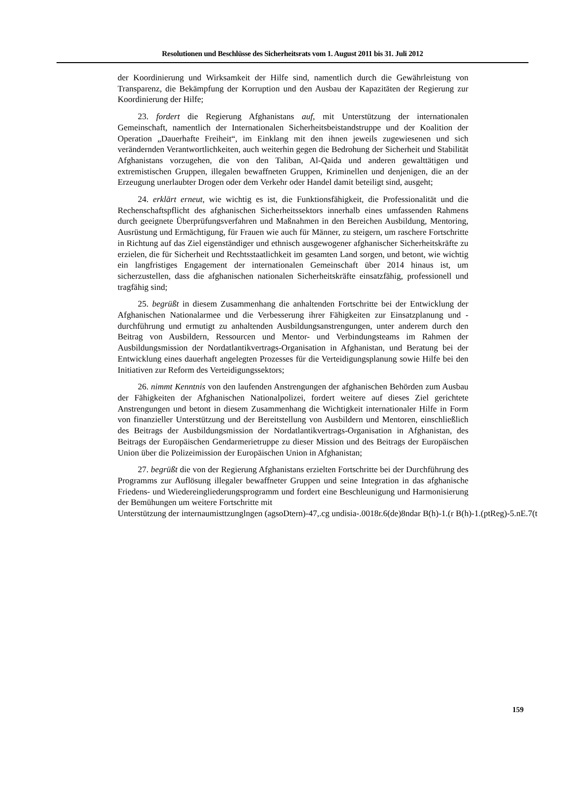Resolutionen und Beschlüsse des Sicherheitsrats vom 1. August 2011 bis 31. Juli 2012
der Koordinierung und Wirksamkeit der Hilfe sind, namentlich durch die Gewährleistung von Transparenz, die Bekämpfung der Korruption und den Ausbau der Kapazitäten der Regierung zur Koordinierung der Hilfe;
23. fordert die Regierung Afghanistans auf, mit Unterstützung der internationalen Gemeinschaft, namentlich der Internationalen Sicherheitsbeistandstruppe und der Koalition der Operation „Dauerhafte Freiheit“, im Einklang mit den ihnen jeweils zugewiesenen und sich verändernden Verantwortlichkeiten, auch weiterhin gegen die Bedrohung der Sicherheit und Stabilität Afghanistans vorzugehen, die von den Taliban, Al-Qaida und anderen gewalttätigen und extremistischen Gruppen, illegalen bewaffneten Gruppen, Kriminellen und denjenigen, die an der Erzeugung unerlaubter Drogen oder dem Verkehr oder Handel damit beteiligt sind, ausgeht;
24. erklärt erneut, wie wichtig es ist, die Funktionsfähigkeit, die Professionalität und die Rechenschaftspflicht des afghanischen Sicherheitssektors innerhalb eines umfassenden Rahmens durch geeignete Überprüfungsverfahren und Maßnahmen in den Bereichen Ausbildung, Mentoring, Ausrüstung und Ermächtigung, für Frauen wie auch für Männer, zu steigern, um raschere Fortschritte in Richtung auf das Ziel eigenständiger und ethnisch ausgewogener afghanischer Sicherheitskräfte zu erzielen, die für Sicherheit und Rechtsstaatlichkeit im gesamten Land sorgen, und betont, wie wichtig ein langfristiges Engagement der internationalen Gemeinschaft über 2014 hinaus ist, um sicherzustellen, dass die afghanischen nationalen Sicherheitskräfte einsatzfähig, professionell und tragfähig sind;
25. begrüßt in diesem Zusammenhang die anhaltenden Fortschritte bei der Entwicklung der Afghanischen Nationalarmee und die Verbesserung ihrer Fähigkeiten zur Einsatzplanung und -durchführung und ermutigt zu anhaltenden Ausbildungsanstrengungen, unter anderem durch den Beitrag von Ausbildern, Ressourcen und Mentor- und Verbindungsteams im Rahmen der Ausbildungsmission der Nordatlantikvertrags-Organisation in Afghanistan, und Beratung bei der Entwicklung eines dauerhaft angelegten Prozesses für die Verteidigungsplanung sowie Hilfe bei den Initiativen zur Reform des Verteidigungssektors;
26. nimmt Kenntnis von den laufenden Anstrengungen der afghanischen Behörden zum Ausbau der Fähigkeiten der Afghanischen Nationalpolizei, fordert weitere auf dieses Ziel gerichtete Anstrengungen und betont in diesem Zusammenhang die Wichtigkeit internationaler Hilfe in Form von finanzieller Unterstützung und der Bereitstellung von Ausbildern und Mentoren, einschließlich des Beitrags der Ausbildungsmission der Nordatlantikvertrags-Organisation in Afghanistan, des Beitrags der Europäischen Gendarmerietruppe zu dieser Mission und des Beitrags der Europäischen Union über die Polizeimission der Europäischen Union in Afghanistan;
27. begrüßt die von der Regierung Afghanistans erzielten Fortschritte bei der Durchführung des Programms zur Auflösung illegaler bewaffneter Gruppen und seine Integration in das afghanische Friedens- und Wiedereingliederungsprogramm und fordert eine Beschleunigung und Harmonisierung der Bemühungen um weitere Fortschritte mit
Unterstützung der internaumisttzunglngen (agsoDtern)-47,.cg undisia-.0018r.6(de)8ndar B(h)-1.(r B(h)-1.(ptReg)-5.nE.7(t
159